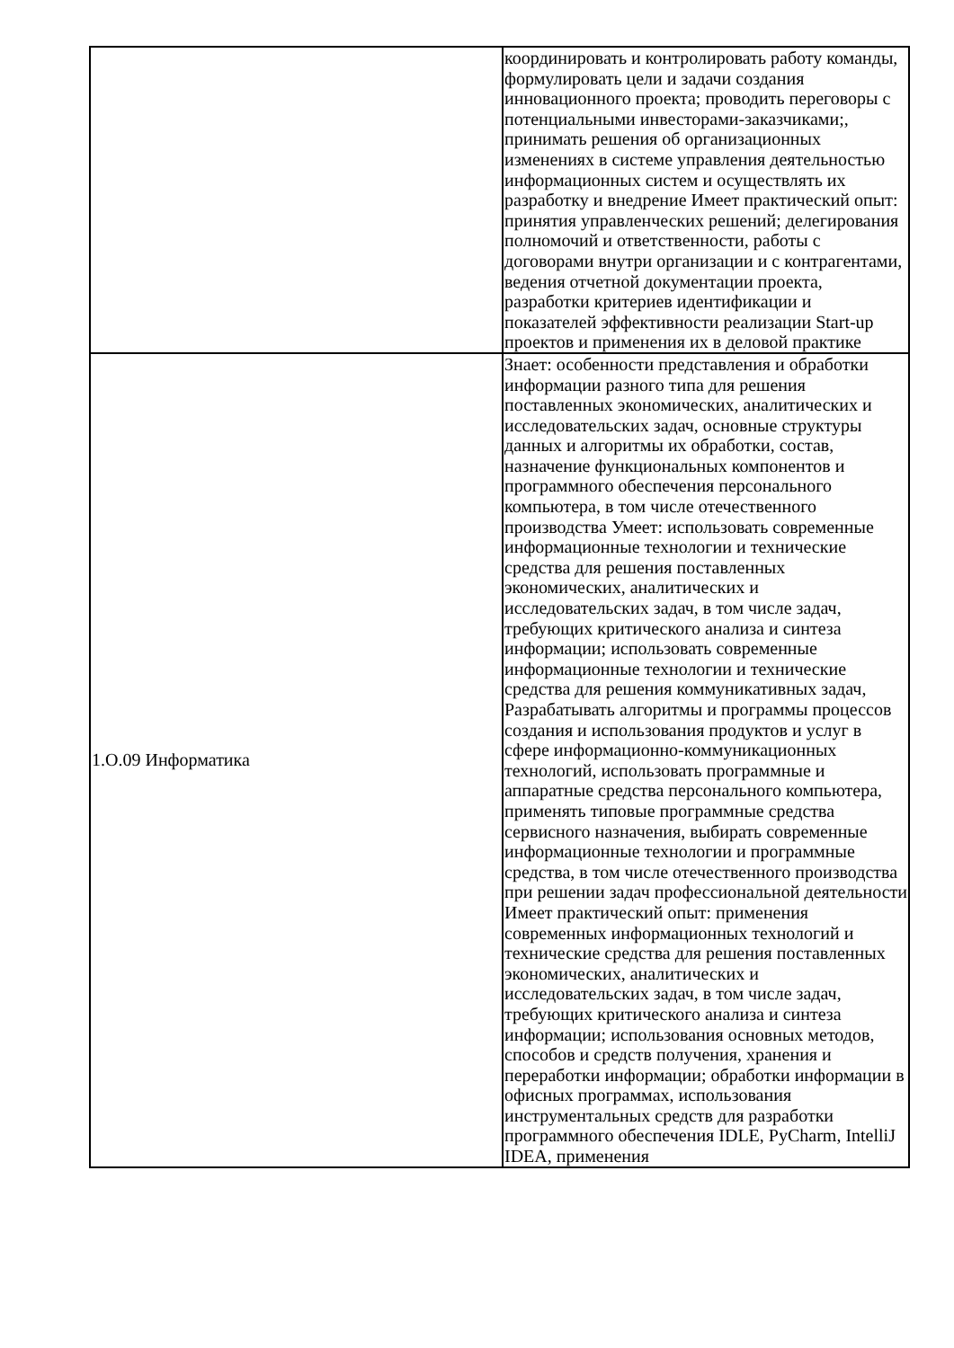| | координировать и контролировать работу команды, формулировать цели и задачи создания инновационного проекта; проводить переговоры с потенциальными инвесторами-заказчиками;, принимать решения об организационных изменениях в системе управления деятельностью информационных систем и осуществлять их разработку и внедрение Имеет практический опыт: принятия управленческих решений; делегирования полномочий и ответственности, работы с договорами внутри организации и с контрагентами, ведения отчетной документации проекта, разработки критериев идентификации и показателей эффективности реализации Start-up проектов и применения их в деловой практике |
| 1.О.09 Информатика | Знает: особенности представления и обработки информации разного типа для решения поставленных экономических, аналитических и исследовательских задач, основные структуры данных и алгоритмы их обработки, состав, назначение функциональных компонентов и программного обеспечения персонального компьютера, в том числе отечественного производства Умеет: использовать современные информационные технологии и технические средства для решения поставленных экономических, аналитических и исследовательских задач, в том числе задач, требующих критического анализа и синтеза информации; использовать современные информационные технологии и технические средства для решения коммуникативных задач, Разрабатывать алгоритмы и программы процессов создания и использования продуктов и услуг в сфере информационно-коммуникационных технологий, использовать программные и аппаратные средства персонального компьютера, применять типовые программные средства сервисного назначения, выбирать современные информационные технологии и программные средства, в том числе отечественного производства при решении задач профессиональной деятельности Имеет практический опыт: применения современных информационных технологий и технические средства для решения поставленных экономических, аналитических и исследовательских задач, в том числе задач, требующих критического анализа и синтеза информации; использования основных методов, способов и средств получения, хранения и переработки информации; обработки информации в офисных программах, использования инструментальных средств для разработки программного обеспечения IDLE, PyCharm, IntelliJ IDEA, применения |